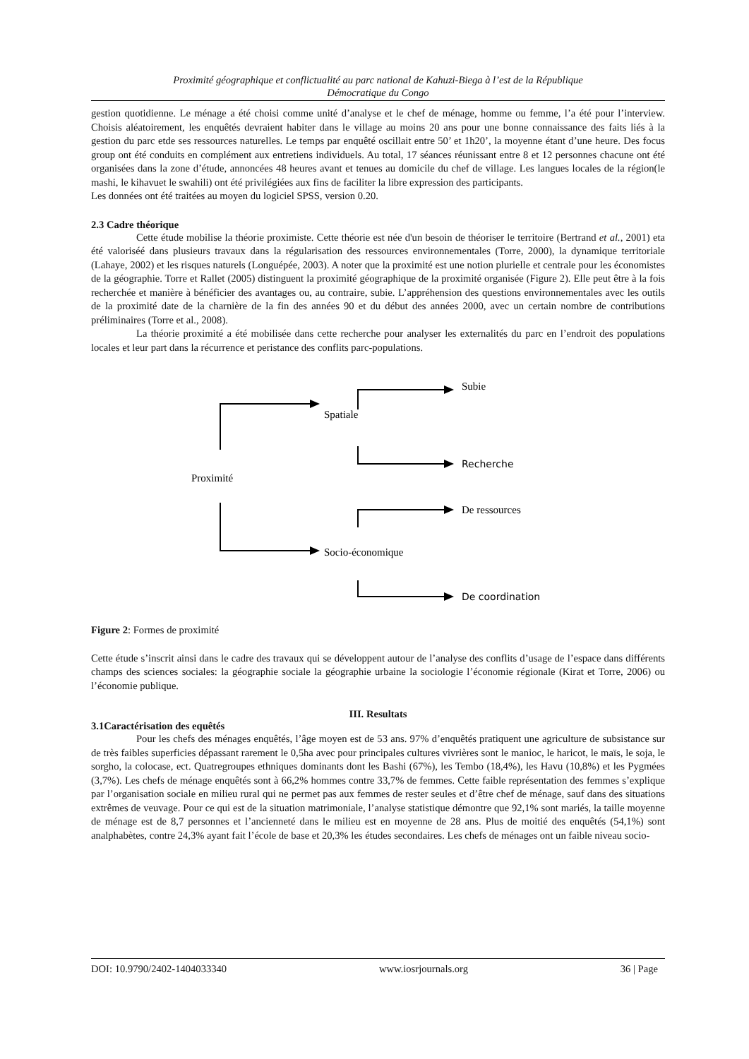Proximité géographique et conflictualité au parc national de Kahuzi-Biega à l’est de la République
Démocratique du Congo
gestion quotidienne. Le ménage a été choisi comme unité d’analyse et le chef de ménage, homme ou femme, l’a été pour l’interview. Choisis aléatoirement, les enquêtés devraient habiter dans le village au moins 20 ans pour une bonne connaissance des faits liés à la gestion du parc etde ses ressources naturelles. Le temps par enquêté oscillait entre 50’ et 1h20’, la moyenne étant d’une heure. Des focus group ont été conduits en complément aux entretiens individuels. Au total, 17 séances réunissant entre 8 et 12 personnes chacune ont été organisées dans la zone d’étude, annoncées 48 heures avant et tenues au domicile du chef de village. Les langues locales de la région(le mashi, le kihavuet le swahili) ont été privilégiées aux fins de faciliter la libre expression des participants.
Les données ont été traitées au moyen du logiciel SPSS, version 0.20.
2.3 Cadre théorique
Cette étude mobilise la théorie proximiste. Cette théorie est née d'un besoin de théoriser le territoire (Bertrand et al., 2001) eta été valoriséé dans plusieurs travaux dans la régularisation des ressources environnementales (Torre, 2000), la dynamique territoriale (Lahaye, 2002) et les risques naturels (Longuépée, 2003). A noter que la proximité est une notion plurielle et centrale pour les économistes de la géographie. Torre et Rallet (2005) distinguent la proximité géographique de la proximité organisée (Figure 2). Elle peut être à la fois recherchée et manière à bénéficier des avantages ou, au contraire, subie. L’appréhension des questions environnementales avec les outils de la proximité date de la charnière de la fin des années 90 et du début des années 2000, avec un certain nombre de contributions préliminaires (Torre et al., 2008).
La théorie proximité a été mobilisée dans cette recherche pour analyser les externalités du parc en l’endroit des populations locales et leur part dans la récurrence et peristance des conflits parc-populations.
Proximité
Spatiale
Socio-économique
Subie
Recherche
De ressources
De coordination
Figure 2: Formes de proximité
Cette étude s’inscrit ainsi dans le cadre des travaux qui se développent autour de l’analyse des conflits d’usage de l’espace dans différents champs des sciences sociales: la géographie sociale la géographie urbaine la sociologie l’économie régionale (Kirat et Torre, 2006) ou l’économie publique.
III. Resultats
3.1Caractérisation des equêtés
Pour les chefs des ménages enquêtés, l’âge moyen est de 53 ans. 97% d’enquêtés pratiquent une agriculture de subsistance sur de très faibles superficies dépassant rarement le 0,5ha avec pour principales cultures vivrières sont le manioc, le haricot, le maïs, le soja, le sorgho, la colocase, ect. Quatregroupes ethniques dominants dont les Bashi (67%), les Tembo (18,4%), les Havu (10,8%) et les Pygmées (3,7%). Les chefs de ménage enquêtés sont à 66,2% hommes contre 33,7% de femmes. Cette faible représentation des femmes s’explique par l’organisation sociale en milieu rural qui ne permet pas aux femmes de rester seules et d’être chef de ménage, sauf dans des situations extrêmes de veuvage. Pour ce qui est de la situation matrimoniale, l’analyse statistique démontre que 92,1% sont mariés, la taille moyenne de ménage est de 8,7 personnes et l’ancienneté dans le milieu est en moyenne de 28 ans. Plus de moitié des enquêtés (54,1%) sont analphabètes, contre 24,3% ayant fait l’école de base et 20,3% les études secondaires. Les chefs de ménages ont un faible niveau socio-
DOI: 10.9790/2402-1404033340 www.iosrjournals.org 36 | Page